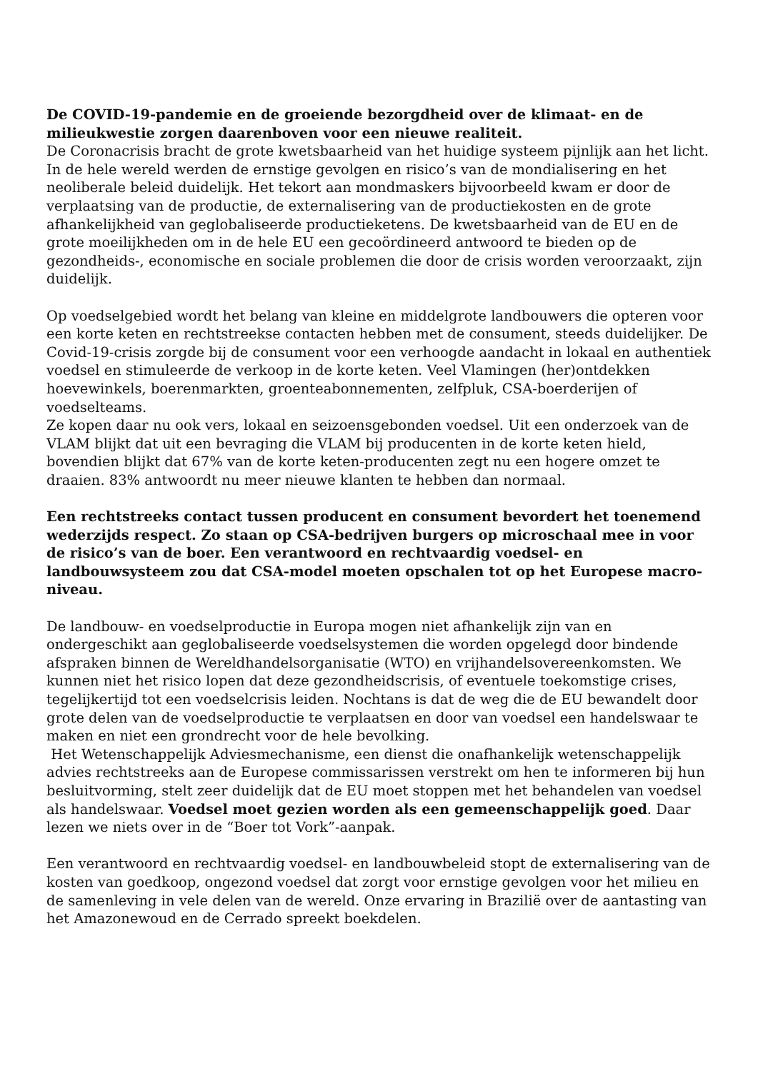De COVID-19-pandemie en de groeiende bezorgdheid over de klimaat- en de milieukwestie zorgen daarenboven voor een nieuwe realiteit.
De Coronacrisis bracht de grote kwetsbaarheid van het huidige systeem pijnlijk aan het licht. In de hele wereld werden de ernstige gevolgen en risico’s van de mondialisering en het neoliberale beleid duidelijk. Het tekort aan mondmaskers bijvoorbeeld kwam er door de verplaatsing van de productie, de externalisering van de productiekosten en de grote afhankelijkheid van geglobaliseerde productieketens. De kwetsbaarheid van de EU en de grote moeilijkheden om in de hele EU een gecoördineerd antwoord te bieden op de gezondheids-, economische en sociale problemen die door de crisis worden veroorzaakt, zijn duidelijk.
Op voedselgebied wordt het belang van kleine en middelgrote landbouwers die opteren voor een korte keten en rechtstreekse contacten hebben met de consument, steeds duidelijker. De Covid-19-crisis zorgde bij de consument voor een verhoogde aandacht in lokaal en authentiek voedsel en stimuleerde de verkoop in de korte keten. Veel Vlamingen (her)ontdekken hoevewinkels, boerenmarkten, groenteabonnementen, zelfpluk, CSA-boerderijen of voedselteams.
Ze kopen daar nu ook vers, lokaal en seizoensgebonden voedsel. Uit een onderzoek van de VLAM blijkt dat uit een bevraging die VLAM bij producenten in de korte keten hield, bovendien blijkt dat 67% van de korte keten-producenten zegt nu een hogere omzet te draaien. 83% antwoordt nu meer nieuwe klanten te hebben dan normaal.
Een rechtstreeks contact tussen producent en consument bevordert het toenemend wederzijds respect. Zo staan op CSA-bedrijven burgers op microschaal mee in voor de risico’s van de boer. Een verantwoord en rechtvaardig voedsel- en landbouwsysteem zou dat CSA-model moeten opschalen tot op het Europese macro-niveau.
De landbouw- en voedselproductie in Europa mogen niet afhankelijk zijn van en ondergeschikt aan geglobaliseerde voedselsystemen die worden opgelegd door bindende afspraken binnen de Wereldhandelsorganisatie (WTO) en vrijhandelsovereenkomsten. We kunnen niet het risico lopen dat deze gezondheidscrisis, of eventuele toekomstige crises, tegelijkertijd tot een voedselcrisis leiden. Nochtans is dat de weg die de EU bewandelt door grote delen van de voedselproductie te verplaatsen en door van voedsel een handelswaar te maken en niet een grondrecht voor de hele bevolking.
Het Wetenschappelijk Adviesmechanisme, een dienst die onafhankelijk wetenschappelijk advies rechtstreeks aan de Europese commissarissen verstrekt om hen te informeren bij hun besluitvorming, stelt zeer duidelijk dat de EU moet stoppen met het behandelen van voedsel als handelswaar. Voedsel moet gezien worden als een gemeenschappelijk goed. Daar lezen we niets over in de “Boer tot Vork”-aanpak.
Een verantwoord en rechtvaardig voedsel- en landbouwbeleid stopt de externalisering van de kosten van goedkoop, ongezond voedsel dat zorgt voor ernstige gevolgen voor het milieu en de samenleving in vele delen van de wereld. Onze ervaring in Brazilië over de aantasting van het Amazonewoud en de Cerrado spreekt boekdelen.